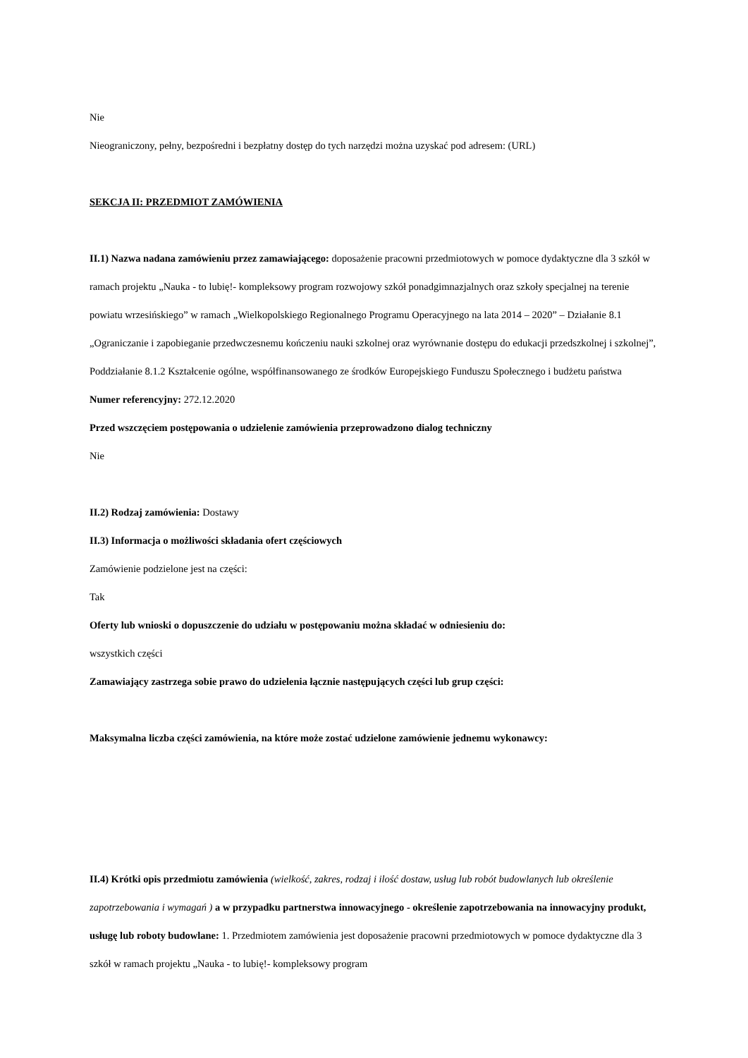Nie
Nieograniczony, pełny, bezpośredni i bezpłatny dostęp do tych narzędzi można uzyskać pod adresem: (URL)
SEKCJA II: PRZEDMIOT ZAMÓWIENIA
II.1) Nazwa nadana zamówieniu przez zamawiającego: doposażenie pracowni przedmiotowych w pomoce dydaktyczne dla 3 szkół w ramach projektu „Nauka - to lubię!- kompleksowy program rozwojowy szkół ponadgimnazjalnych oraz szkoły specjalnej na terenie powiatu wrzesińskiego” w ramach „Wielkopolskiego Regionalnego Programu Operacyjnego na lata 2014 – 2020” – Działanie 8.1 „Ograniczanie i zapobieganie przedwczesnemu kończeniu nauki szkolnej oraz wyrównanie dostępu do edukacji przedszkolnej i szkolnej”, Poddziałanie 8.1.2 Kształcenie ogólne, współfinansowanego ze środków Europejskiego Funduszu Społecznego i budżetu państwa
Numer referencyjny: 272.12.2020
Przed wszczęciem postępowania o udzielenie zamówienia przeprowadzono dialog techniczny
Nie
II.2) Rodzaj zamówienia: Dostawy
II.3) Informacja o możliwości składania ofert częściowych
Zamówienie podzielone jest na części:
Tak
Oferty lub wnioski o dopuszczenie do udziału w postępowaniu można składać w odniesieniu do:
wszystkich części
Zamawiający zastrzega sobie prawo do udzielenia łącznie następujących części lub grup części:
Maksymalna liczba części zamówienia, na które może zostać udzielone zamówienie jednemu wykonawcy:
II.4) Krótki opis przedmiotu zamówienia (wielkość, zakres, rodzaj i ilość dostaw, usług lub robót budowlanych lub określenie zapotrzebowania i wymagań ) a w przypadku partnerstwa innowacyjnego - określenie zapotrzebowania na innowacyjny produkt, usługę lub roboty budowlane: 1. Przedmiotem zamówienia jest doposażenie pracowni przedmiotowych w pomoce dydaktyczne dla 3 szkół w ramach projektu „Nauka - to lubię!- kompleksowy program